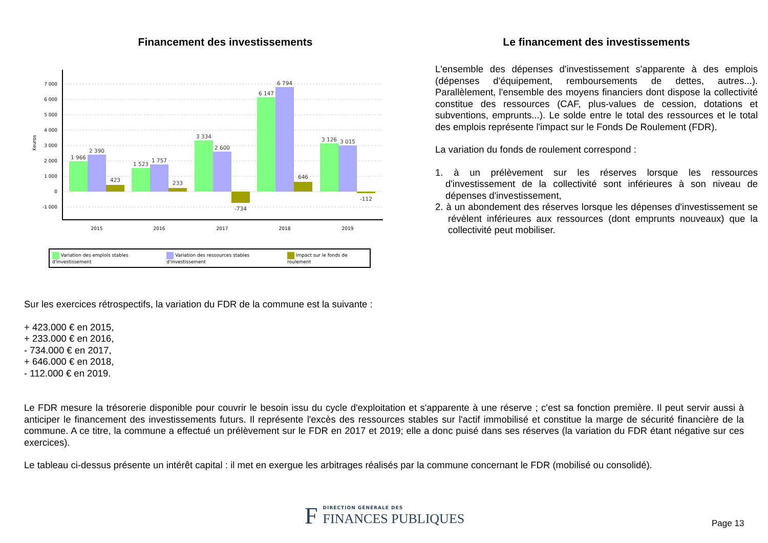Financement des investissements
Keuros
7 000
6 000
5 000
4 000
3 000
2 000
1 000
0
-1 000
1 966
2 390
423
1 523
1 757
233
3 334
2 600
-734
6 147
6 794
646
3 126
3 015
-112
2015
2016
2017
2018
2019
Variation des emplois stables d'investissement Variation des ressources stables d'investissement Impact sur le fonds de roulement
Le financement des investissements
L'ensemble des dépenses d'investissement s'apparente à des emplois (dépenses d'équipement, remboursements de dettes, autres...). Parallèlement, l'ensemble des moyens financiers dont dispose la collectivité constitue des ressources (CAF, plus-values de cession, dotations et subventions, emprunts...). Le solde entre le total des ressources et le total des emplois représente l'impact sur le Fonds De Roulement (FDR).
La variation du fonds de roulement correspond :
1. à un prélèvement sur les réserves lorsque les ressources d'investissement de la collectivité sont inférieures à son niveau de dépenses d'investissement,
2. à un abondement des réserves lorsque les dépenses d'investissement se révèlent inférieures aux ressources (dont emprunts nouveaux) que la collectivité peut mobiliser.
Sur les exercices rétrospectifs, la variation du FDR de la commune est la suivante :
+ 423.000 € en 2015,
+ 233.000 € en 2016,
- 734.000 € en 2017,
+ 646.000 € en 2018,
- 112.000 € en 2019.
Le FDR mesure la trésorerie disponible pour couvrir le besoin issu du cycle d'exploitation et s'apparente à une réserve ; c'est sa fonction première. Il peut servir aussi à anticiper le financement des investissements futurs. Il représente l'excès des ressources stables sur l'actif immobilisé et constitue la marge de sécurité financière de la commune. A ce titre, la commune a effectué un prélèvement sur le FDR en 2017 et 2019; elle a donc puisé dans ses réserves (la variation du FDR étant négative sur ces exercices).
Le tableau ci-dessus présente un intérêt capital : il met en exergue les arbitrages réalisés par la commune concernant le FDR (mobilisé ou consolidé).
F DIRECTION GÉNÉRALE DES
FINANCES PUBLIQUES
Page 13